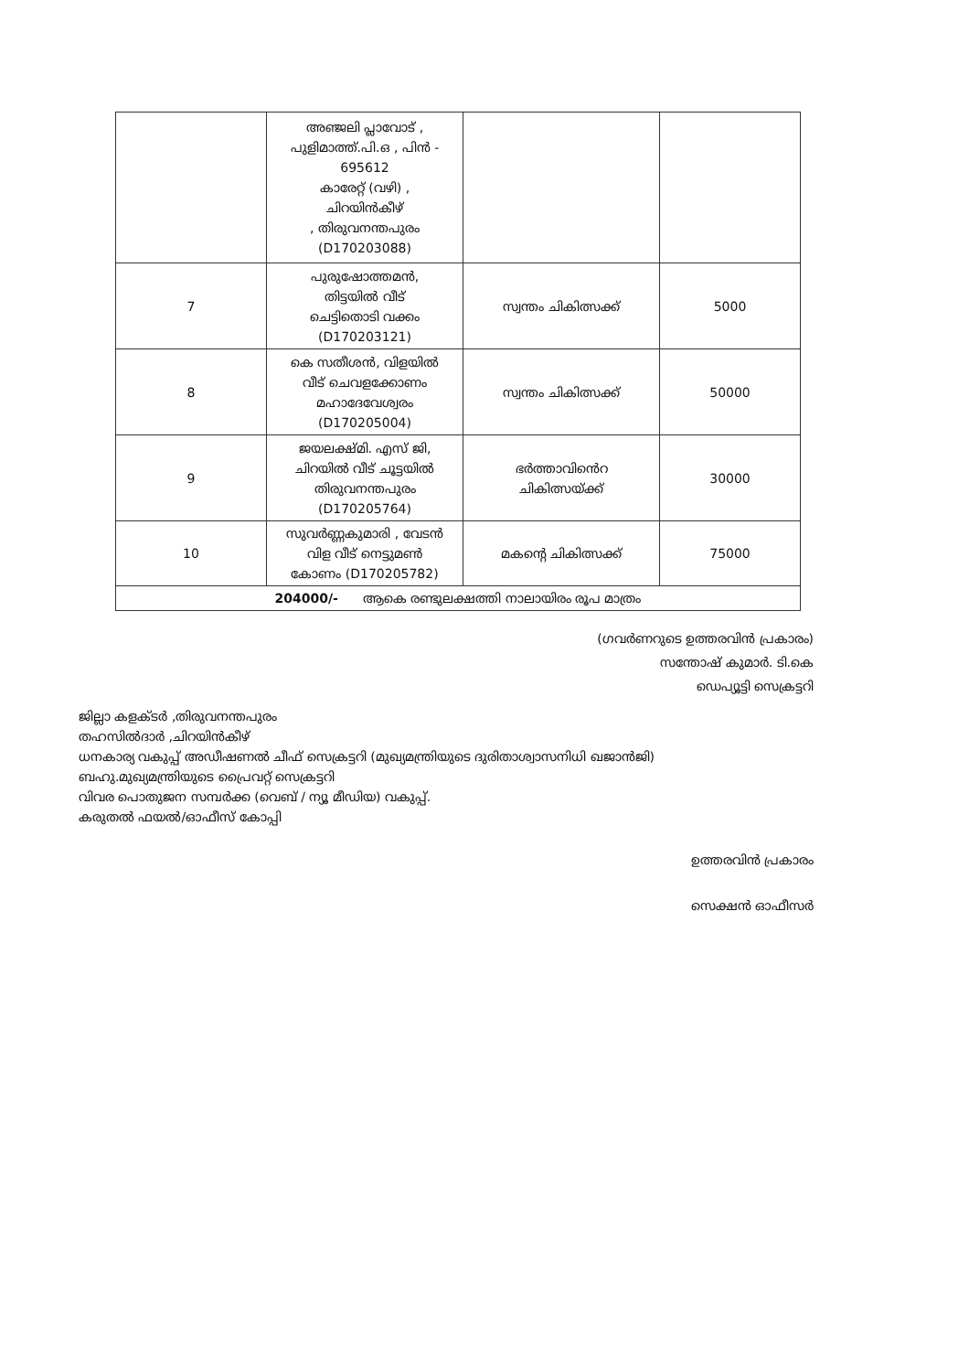| | അഞ്ജലി പ്ലാവോട് , പുളിമാത്ത്.പി.ഒ , പിൻ - 695612 കാരേറ്റ് (വഴി) , ചിറയിൻകീഴ് , തിരുവനന്തപുരം (D170203088) | | |
| 7 | പുരുഷോത്തമൻ, തിട്ടയിൽ വീട് ചെട്ടിതൊടി വക്കം (D170203121) | സ്വന്തം ചികിത്സക്ക് | 5000 |
| 8 | കെ സതീശൻ, വിളയിൽ വീട് ചെവളക്കോണം മഹാദേവേശ്വരം (D170205004) | സ്വന്തം ചികിത്സക്ക് | 50000 |
| 9 | ജയലക്ഷ്മി. എസ് ജി, ചിറയിൽ വീട് ചൂട്ടയിൽ തിരുവനന്തപുരം (D170205764) | ഭർത്താവിൻെറ ചികിത്സയ്ക്ക് | 30000 |
| 10 | സുവർണ്ണകുമാരി , വേടൻ വിള വീട് നെട്ടുമൺ കോണം (D170205782) | മകന്റെ ചികിത്സക്ക് | 75000 |
| 204000/- ആകെ രണ്ടുലക്ഷത്തി നാലായിരം രൂപ മാത്രം | | | |
(ഗവർണറുടെ ഉത്തരവിൻ പ്രകാരം)
സന്തോഷ് കുമാർ. ടി.കെ
ഡെപ്യൂട്ടി സെക്രട്ടറി
ജില്ലാ കളക്ടർ ,തിരുവനന്തപുരം
തഹസിൽദാർ ,ചിറയിൻകീഴ്
ധനകാര്യ വകുപ്പ് അഡീഷണൽ ചീഫ് സെക്രട്ടറി (മുഖ്യമന്ത്രിയുടെ ദുരിതാശ്വാസനിധി ഖജാൻജി)
ബഹു.മുഖ്യമന്ത്രിയുടെ പ്രൈവറ്റ് സെക്രട്ടറി
വിവര പൊതുജന സമ്പർക്ക (വെബ് / ന്യൂ മീഡിയ) വകുപ്പ്.
കരുതൽ ഫയൽ/ഓഫീസ് കോപ്പി
ഉത്തരവിൻ പ്രകാരം
സെക്ഷൻ ഓഫീസർ